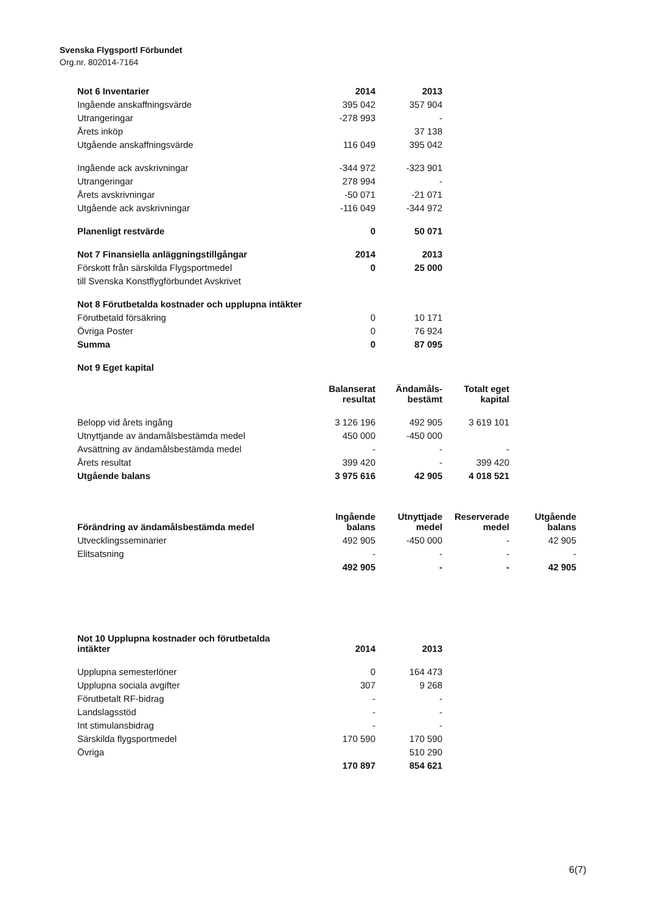Svenska Flygsportl Förbundet
Org.nr. 802014-7164
| Not 6 Inventarier | 2014 | 2013 |
| --- | --- | --- |
| Ingående anskaffningsvärde | 395 042 | 357 904 |
| Utrangeringar | -278 993 | - |
| Årets inköp | | 37 138 |
| Utgående anskaffningsvärde | 116 049 | 395 042 |
| Ingående ack avskrivningar | -344 972 | -323 901 |
| Utrangeringar | 278 994 | - |
| Årets avskrivningar | -50 071 | -21 071 |
| Utgående ack avskrivningar | -116 049 | -344 972 |
| Planenligt restvärde | 0 | 50 071 |
| Not 7 Finansiella anläggningstillgångar | 2014 | 2013 |
| Förskott från särskilda Flygsportmedel | 0 | 25 000 |
| till Svenska Konstflygförbundet Avskrivet | | |
| Not 8 Förutbetalda kostnader och upplupna intäkter | | |
| Förutbetald försäkring | 0 | 10 171 |
| Övriga Poster | 0 | 76 924 |
| Summa | 0 | 87 095 |
| Not 9 Eget kapital | | |
| | Balanserat resultat | Ändamåls- bestämt | Totalt eget kapital |
| Belopp vid årets ingång | 3 126 196 | 492 905 | 3 619 101 |
| Utnyttjande av ändamålsbestämda medel | 450 000 | -450 000 | |
| Avsättning av ändamålsbestämda medel | - | - | - |
| Årets resultat | 399 420 | - | 399 420 |
| Utgående balans | 3 975 616 | 42 905 | 4 018 521 |
| Förändring av ändamålsbestämda medel | Ingående balans | Utnyttjade medel | Reserverade medel | Utgående balans |
| --- | --- | --- | --- | --- |
| Utvecklingsseminarier | 492 905 | -450 000 | - | 42 905 |
| Elitsatsning | - | - | - | - |
| | 492 905 | - | - | 42 905 |
| Not 10 Upplupna kostnader och förutbetalda intäkter | 2014 | 2013 |
| --- | --- | --- |
| Upplupna semesterlöner | 0 | 164 473 |
| Upplupna sociala avgifter | 307 | 9 268 |
| Förutbetalt RF-bidrag | - | - |
| Landslagsstöd | - | - |
| Int stimulansbidrag | - | - |
| Särskilda flygsportmedel | 170 590 | 170 590 |
| Övriga | | 510 290 |
| | 170 897 | 854 621 |
6(7)